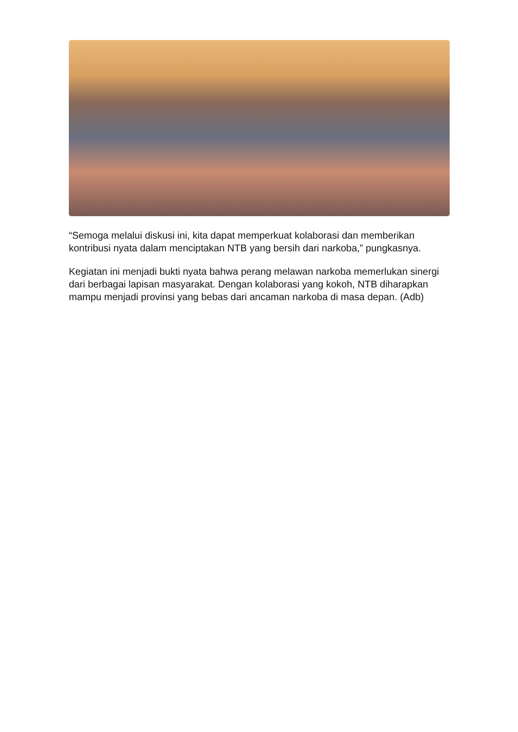“Semoga melalui diskusi ini, kita dapat memperkuat kolaborasi dan memberikan kontribusi nyata dalam menciptakan NTB yang bersih dari narkoba,” pungkasnya.
Kegiatan ini menjadi bukti nyata bahwa perang melawan narkoba memerlukan sinergi dari berbagai lapisan masyarakat. Dengan kolaborasi yang kokoh, NTB diharapkan mampu menjadi provinsi yang bebas dari ancaman narkoba di masa depan. (Adb)